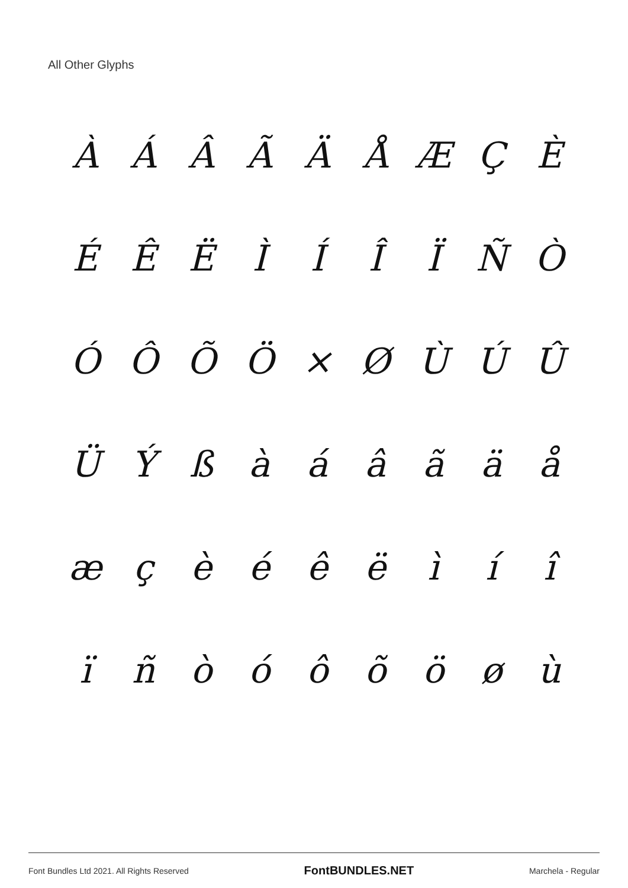All Other Glyphs
| À | Á | Â | Ã | Ä | Å | Æ | Ç | È |
| É | Ê | Ë | Ì | Í | Î | Ï | Ñ | Ò |
| Ó | Ô | Õ | Ö | × | Ø | Ù | Ú | Û |
| Ü | Ý | ß | à | á | â | ã | ä | å |
| æ | ç | è | é | ê | ë | ì | í | î |
| ï | ñ | ò | ó | ô | õ | ö | ø | ù |
Font Bundles Ltd 2021. All Rights Reserved FontBUNDLES.NET Marchela - Regular